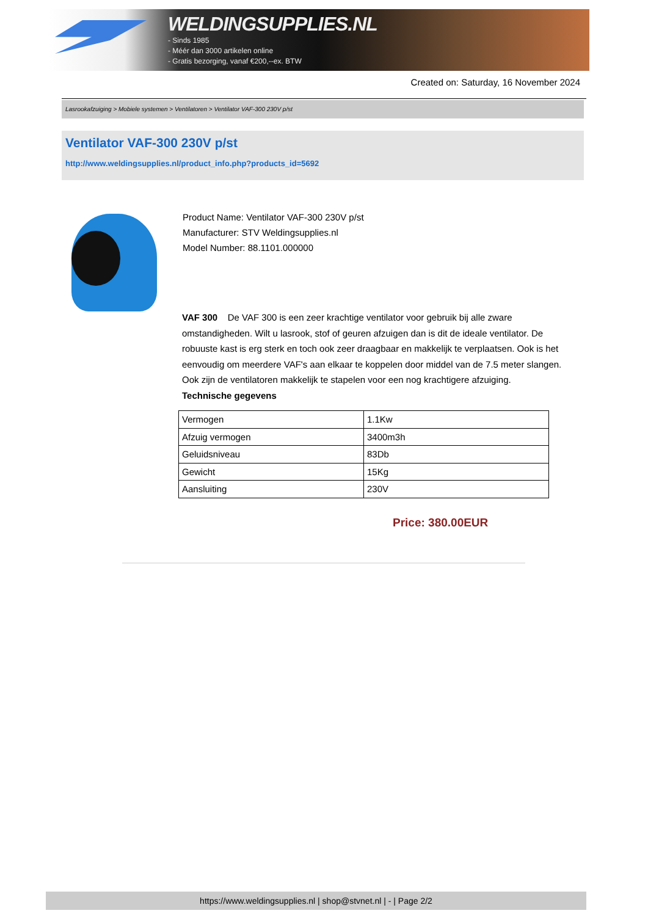WELDINGSUPPLIES.NL
- Sinds 1985
- Méér dan 3000 artikelen online
- Gratis bezorging, vanaf €200,--ex. BTW
Created on: Saturday, 16 November 2024
Lasrookafzuiging > Mobiele systemen > Ventilatoren > Ventilator VAF-300 230V p/st
Ventilator VAF-300 230V p/st
http://www.weldingsupplies.nl/product_info.php?products_id=5692
Product Name: Ventilator VAF-300 230V p/st
Manufacturer: STV Weldingsupplies.nl
Model Number: 88.1101.000000
VAF 300 De VAF 300 is een zeer krachtige ventilator voor gebruik bij alle zware omstandigheden. Wilt u lasrook, stof of geuren afzuigen dan is dit de ideale ventilator. De robuuste kast is erg sterk en toch ook zeer draagbaar en makkelijk te verplaatsen. Ook is het eenvoudig om meerdere VAF's aan elkaar te koppelen door middel van de 7.5 meter slangen. Ook zijn de ventilatoren makkelijk te stapelen voor een nog krachtigere afzuiging.
Technische gegevens
| Vermogen | 1.1Kw |
| Afzuig vermogen | 3400m3h |
| Geluidsniveau | 83Db |
| Gewicht | 15Kg |
| Aansluiting | 230V |
Price: 380.00EUR
https://www.weldingsupplies.nl | shop@stvnet.nl | - | Page 2/2